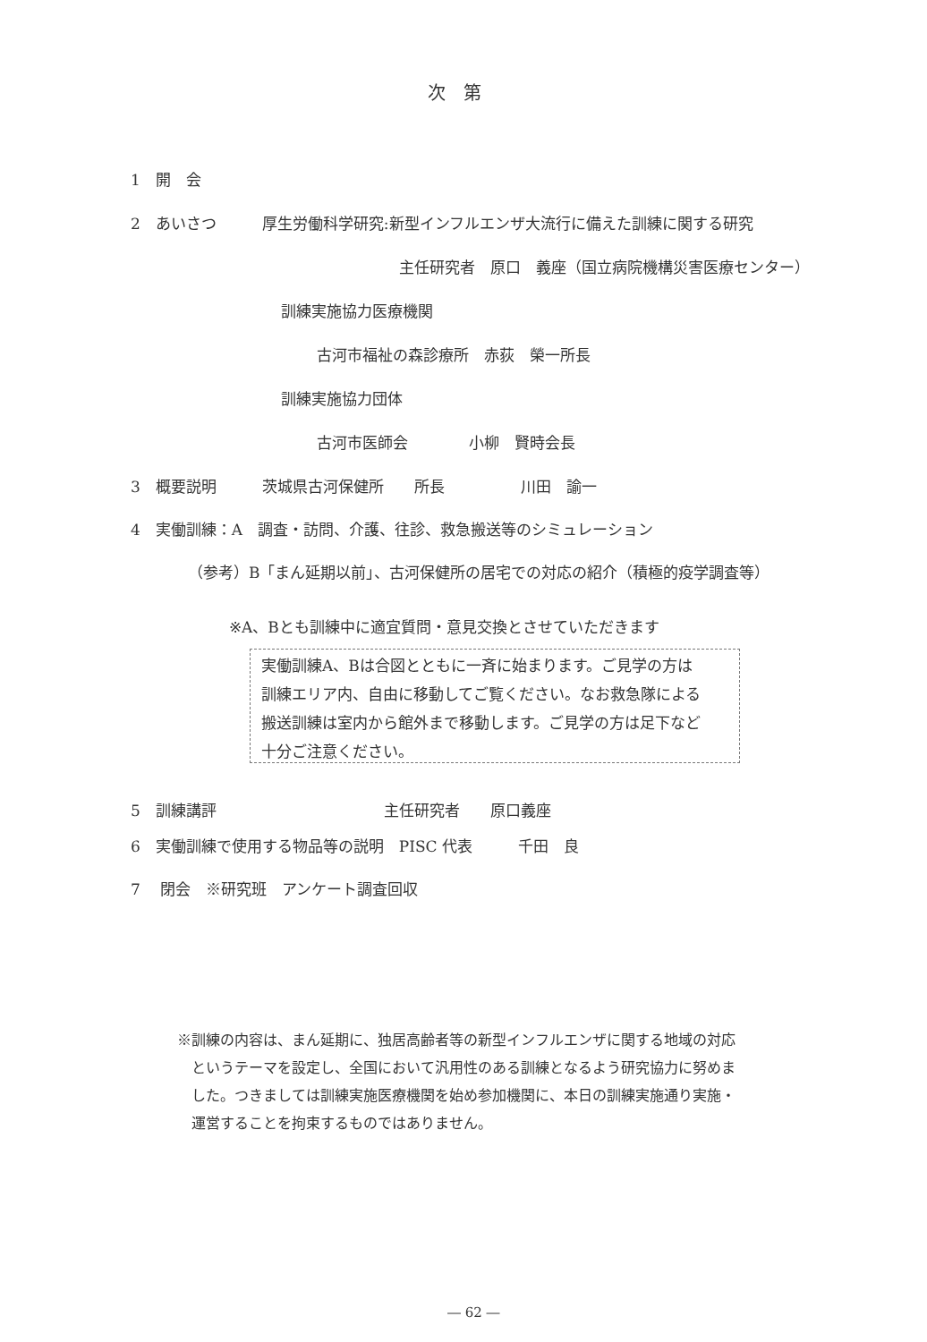次　第
1　開　会
2　あいさつ　　　厚生労働科学研究:新型インフルエンザ大流行に備えた訓練に関する研究
主任研究者　原口　義座（国立病院機構災害医療センター）
訓練実施協力医療機関
古河市福祉の森診療所　赤荻　榮一所長
訓練実施協力団体
古河市医師会　　　　小柳　賢時会長
3　概要説明　　　茨城県古河保健所　　所長　　　　　川田　諭一
4　実働訓練：A　調査・訪問、介護、往診、救急搬送等のシミュレーション
（参考）B「まん延期以前」、古河保健所の居宅での対応の紹介（積極的疫学調査等）
※A、Bとも訓練中に適宜質問・意見交換とさせていただきます
実働訓練A、Bは合図とともに一斉に始まります。ご見学の方は
訓練エリア内、自由に移動してご覧ください。なお救急隊による
搬送訓練は室内から館外まで移動します。ご見学の方は足下など
十分ご注意ください。
5　訓練講評　　　　　　　　　　　主任研究者　　原口義座
6　実働訓練で使用する物品等の説明　PISC 代表　　　千田　良
7　 閉会　※研究班　アンケート調査回収
※訓練の内容は、まん延期に、独居高齢者等の新型インフルエンザに関する地域の対応
　というテーマを設定し、全国において汎用性のある訓練となるよう研究協力に努めま
　した。つきましては訓練実施医療機関を始め参加機関に、本日の訓練実施通り実施・
　運営することを拘束するものではありません。
― 62 ―